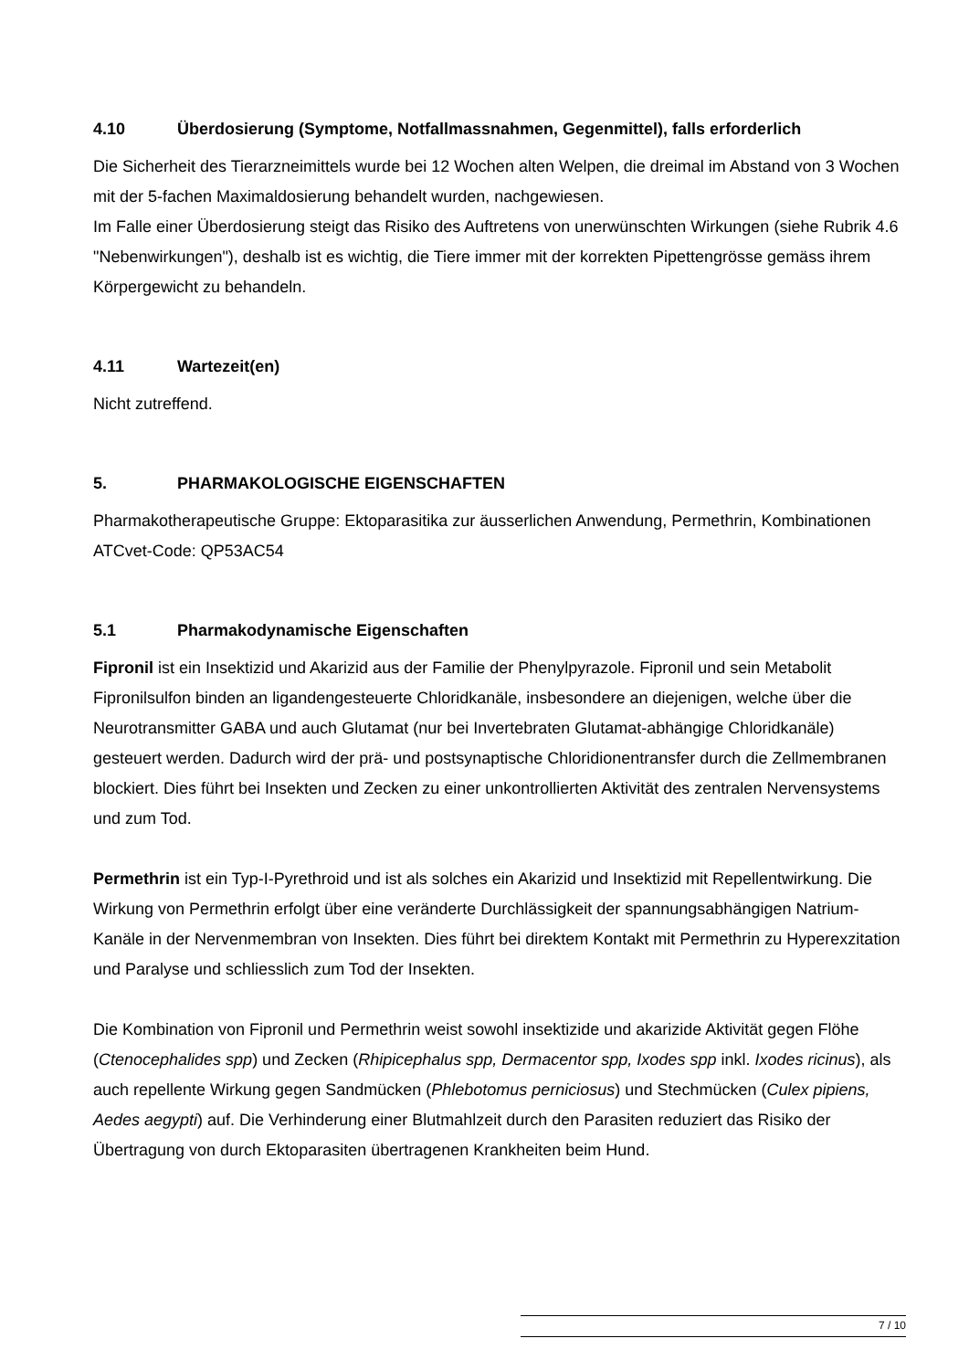4.10 Überdosierung (Symptome, Notfallmassnahmen, Gegenmittel), falls erforderlich
Die Sicherheit des Tierarzneimittels wurde bei 12 Wochen alten Welpen, die dreimal im Abstand von 3 Wochen mit der 5-fachen Maximaldosierung behandelt wurden, nachgewiesen.
Im Falle einer Überdosierung steigt das Risiko des Auftretens von unerwünschten Wirkungen (siehe Rubrik 4.6 "Nebenwirkungen"), deshalb ist es wichtig, die Tiere immer mit der korrekten Pipettengrösse gemäss ihrem Körpergewicht zu behandeln.
4.11 Wartezeit(en)
Nicht zutreffend.
5. PHARMAKOLOGISCHE EIGENSCHAFTEN
Pharmakotherapeutische Gruppe: Ektoparasitika zur äusserlichen Anwendung, Permethrin, Kombinationen
ATCvet-Code: QP53AC54
5.1 Pharmakodynamische Eigenschaften
Fipronil ist ein Insektizid und Akarizid aus der Familie der Phenylpyrazole. Fipronil und sein Metabolit Fipronilsulfon binden an ligandengesteuerte Chloridkanäle, insbesondere an diejenigen, welche über die Neurotransmitter GABA und auch Glutamat (nur bei Invertebraten Glutamat-abhängige Chloridkanäle) gesteuert werden. Dadurch wird der prä- und postsynaptische Chloridionentransfer durch die Zellmembranen blockiert. Dies führt bei Insekten und Zecken zu einer unkontrollierten Aktivität des zentralen Nervensystems und zum Tod.
Permethrin ist ein Typ-I-Pyrethroid und ist als solches ein Akarizid und Insektizid mit Repellentwirkung. Die Wirkung von Permethrin erfolgt über eine veränderte Durchlässigkeit der spannungsabhängigen Natrium-Kanäle in der Nervenmembran von Insekten. Dies führt bei direktem Kontakt mit Permethrin zu Hyperexzitation und Paralyse und schliesslich zum Tod der Insekten.
Die Kombination von Fipronil und Permethrin weist sowohl insektizide und akarizide Aktivität gegen Flöhe (Ctenocephalides spp) und Zecken (Rhipicephalus spp, Dermacentor spp, Ixodes spp inkl. Ixodes ricinus), als auch repellente Wirkung gegen Sandmücken (Phlebotomus perniciosus) und Stechmücken (Culex pipiens, Aedes aegypti) auf. Die Verhinderung einer Blutmahlzeit durch den Parasiten reduziert das Risiko der Übertragung von durch Ektoparasiten übertragenen Krankheiten beim Hund.
7 / 10